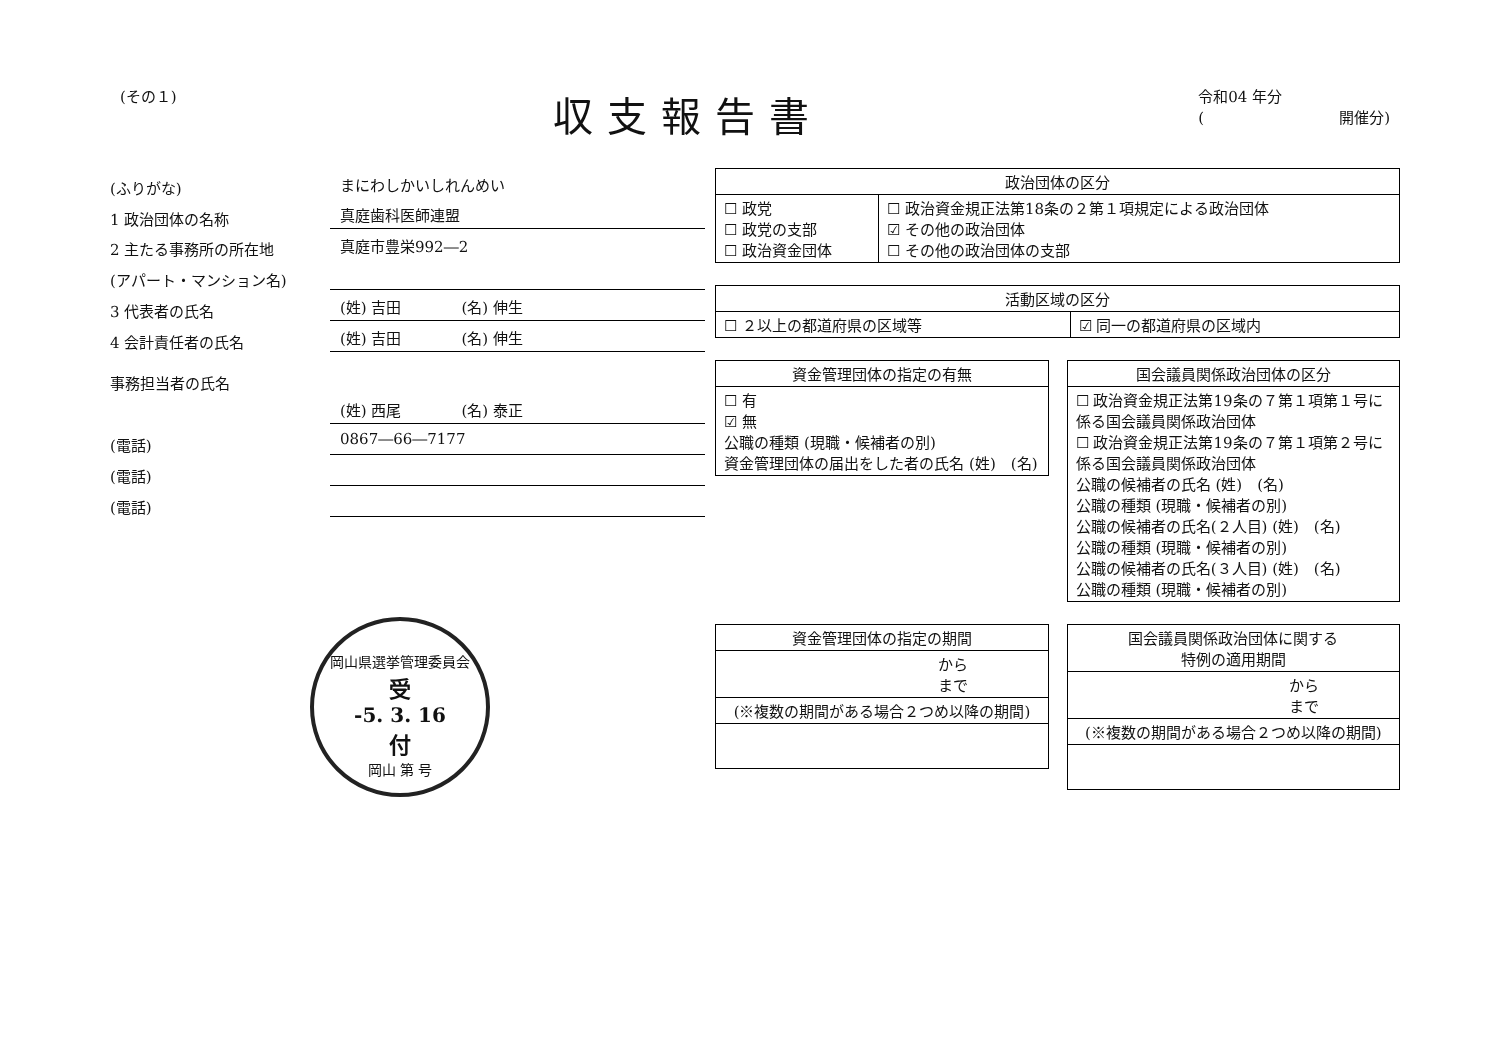(その１)
収支報告書
令和04 年分
(　　　　　　　　　開催分)
(ふりがな)
まにわしかいしれんめい
1 政治団体の名称
真庭歯科医師連盟
2 主たる事務所の所在地
真庭市豊栄992―2
(アパート・マンション名)
3 代表者の氏名
(姓) 吉田　　　　(名) 伸生
4 会計責任者の氏名
(姓) 吉田　　　　(名) 伸生
事務担当者の氏名
(姓) 西尾　　　　(名) 泰正
(電話)
0867―66―7177
(電話)
(電話)
岡山県選挙管理委員会
受
-5. 3. 16
付
岡山 第 号
| 政治団体の区分 | |
| --- | --- |
| ☐ 政党 ☐ 政党の支部 ☐ 政治資金団体 | ☐ 政治資金規正法第18条の２第１項規定による政治団体 ☑ その他の政治団体 ☐ その他の政治団体の支部 |
| 活動区域の区分 | |
| --- | --- |
| ☐ ２以上の都道府県の区域等 | ☑ 同一の都道府県の区域内 |
| 資金管理団体の指定の有無 |
| --- |
| ☐ 有 ☑ 無 公職の種類 (現職・候補者の別) 資金管理団体の届出をした者の氏名 (姓) (名) |
| 国会議員関係政治団体の区分 |
| --- |
| ☐ 政治資金規正法第19条の７第１項第１号に係る国会議員関係政治団体 ☐ 政治資金規正法第19条の７第１項第２号に係る国会議員関係政治団体 公職の候補者の氏名 (姓) (名) 公職の種類 (現職・候補者の別) 公職の候補者の氏名(２人目) (姓) (名) 公職の種類 (現職・候補者の別) 公職の候補者の氏名(３人目) (姓) (名) 公職の種類 (現職・候補者の別) |
| 資金管理団体の指定の期間 |
| --- |
| から まで |
| (※複数の期間がある場合２つめ以降の期間) |
| 国会議員関係政治団体に関する 特例の適用期間 |
| --- |
| から まで |
| (※複数の期間がある場合２つめ以降の期間) |